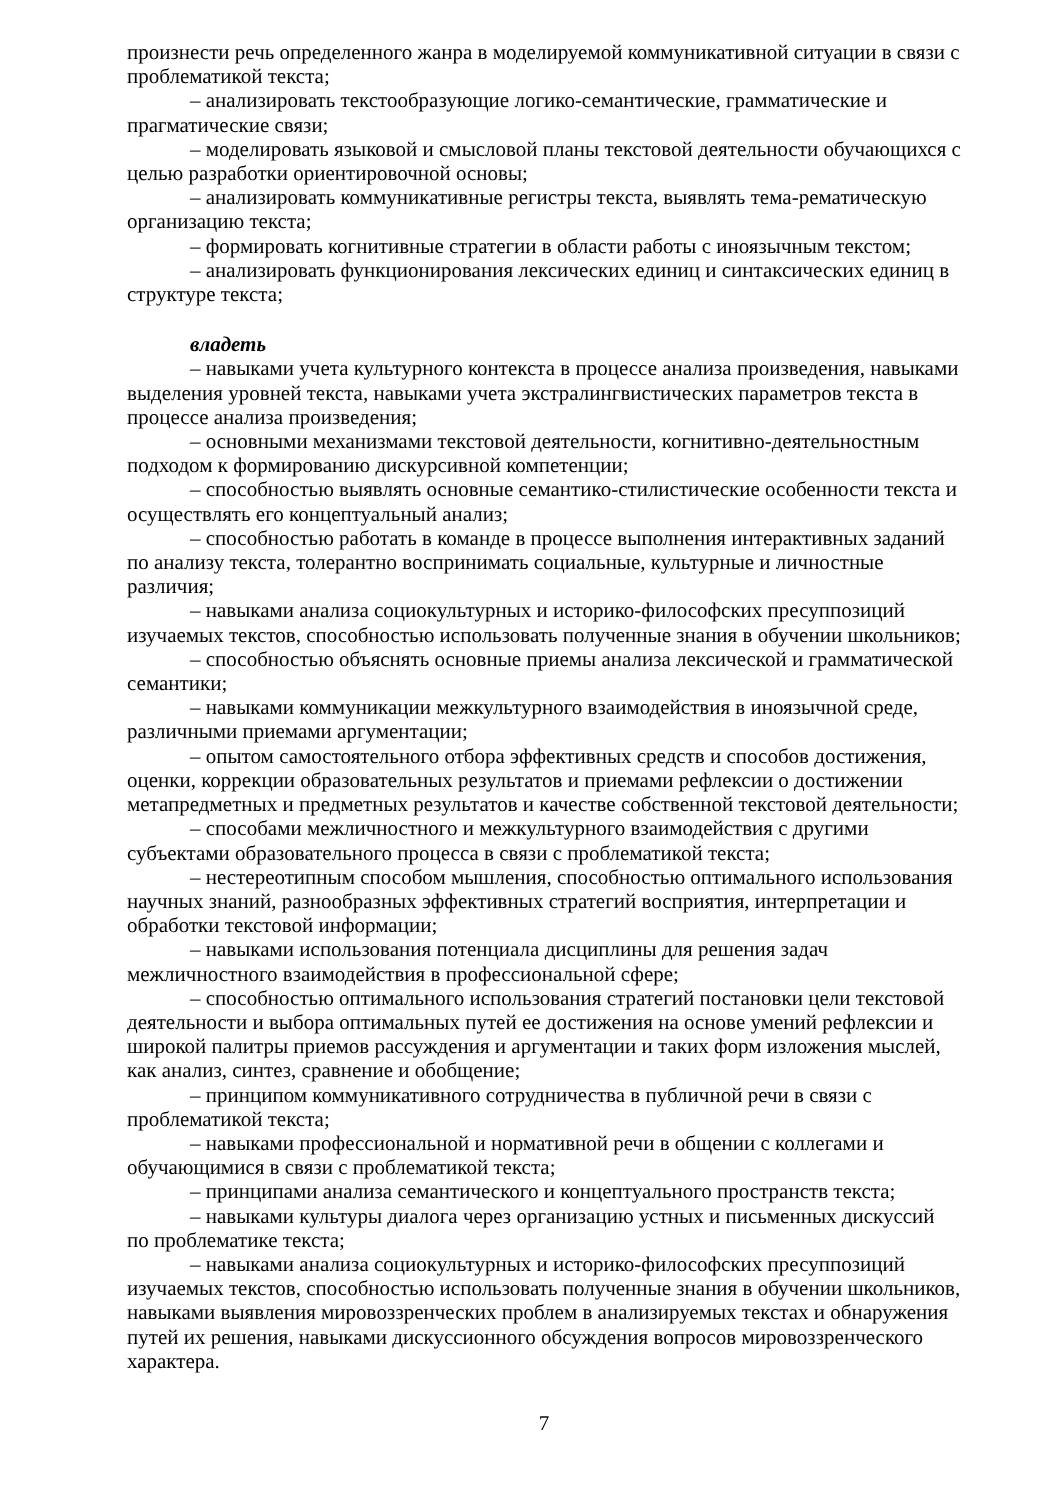произнести речь определенного жанра в моделируемой коммуникативной ситуации в связи с проблематикой текста;
– анализировать текстообразующие логико-семантические, грамматические и прагматические связи;
– моделировать языковой и смысловой планы текстовой деятельности обучающихся с целью разработки ориентировочной основы;
– анализировать коммуникативные регистры текста, выявлять тема-рематическую организацию текста;
– формировать когнитивные стратегии в области работы с иноязычным текстом;
– анализировать функционирования лексических единиц и синтаксических единиц в структуре текста;
владеть
– навыками учета культурного контекста в процессе анализа произведения, навыками выделения уровней текста, навыками учета экстралингвистических параметров текста в процессе анализа произведения;
– основными механизмами текстовой деятельности, когнитивно-деятельностным подходом к формированию дискурсивной компетенции;
– способностью выявлять основные семантико-стилистические особенности текста и осуществлять его концептуальный анализ;
– способностью работать в команде в процессе выполнения интерактивных заданий по анализу текста, толерантно воспринимать социальные, культурные и личностные различия;
– навыками анализа социокультурных и историко-философских пресуппозиций изучаемых текстов, способностью использовать полученные знания в обучении школьников;
– способностью объяснять основные приемы анализа лексической и грамматической семантики;
– навыками коммуникации межкультурного взаимодействия в иноязычной среде, различными приемами аргументации;
– опытом самостоятельного отбора эффективных средств и способов достижения, оценки, коррекции образовательных результатов и приемами рефлексии о достижении метапредметных и предметных результатов и качестве собственной текстовой деятельности;
– способами межличностного и межкультурного взаимодействия с другими субъектами образовательного процесса в связи с проблематикой текста;
– нестереотипным способом мышления, способностью оптимального использования научных знаний, разнообразных эффективных стратегий восприятия, интерпретации и обработки текстовой информации;
– навыками использования потенциала дисциплины для решения задач межличностного взаимодействия в профессиональной сфере;
– способностью оптимального использования стратегий постановки цели текстовой деятельности и выбора оптимальных путей ее достижения на основе умений рефлексии и широкой палитры приемов рассуждения и аргументации и таких форм изложения мыслей, как анализ, синтез, сравнение и обобщение;
– принципом коммуникативного сотрудничества в публичной речи в связи с проблематикой текста;
– навыками профессиональной и нормативной речи в общении с коллегами и обучающимися в связи с проблематикой текста;
– принципами анализа семантического и концептуального пространств текста;
– навыками культуры диалога через организацию устных и письменных дискуссий по проблематике текста;
– навыками анализа социокультурных и историко-философских пресуппозиций изучаемых текстов, способностью использовать полученные знания в обучении школьников, навыками выявления мировоззренческих проблем в анализируемых текстах и обнаружения путей их решения, навыками дискуссионного обсуждения вопросов мировоззренческого характера.
7